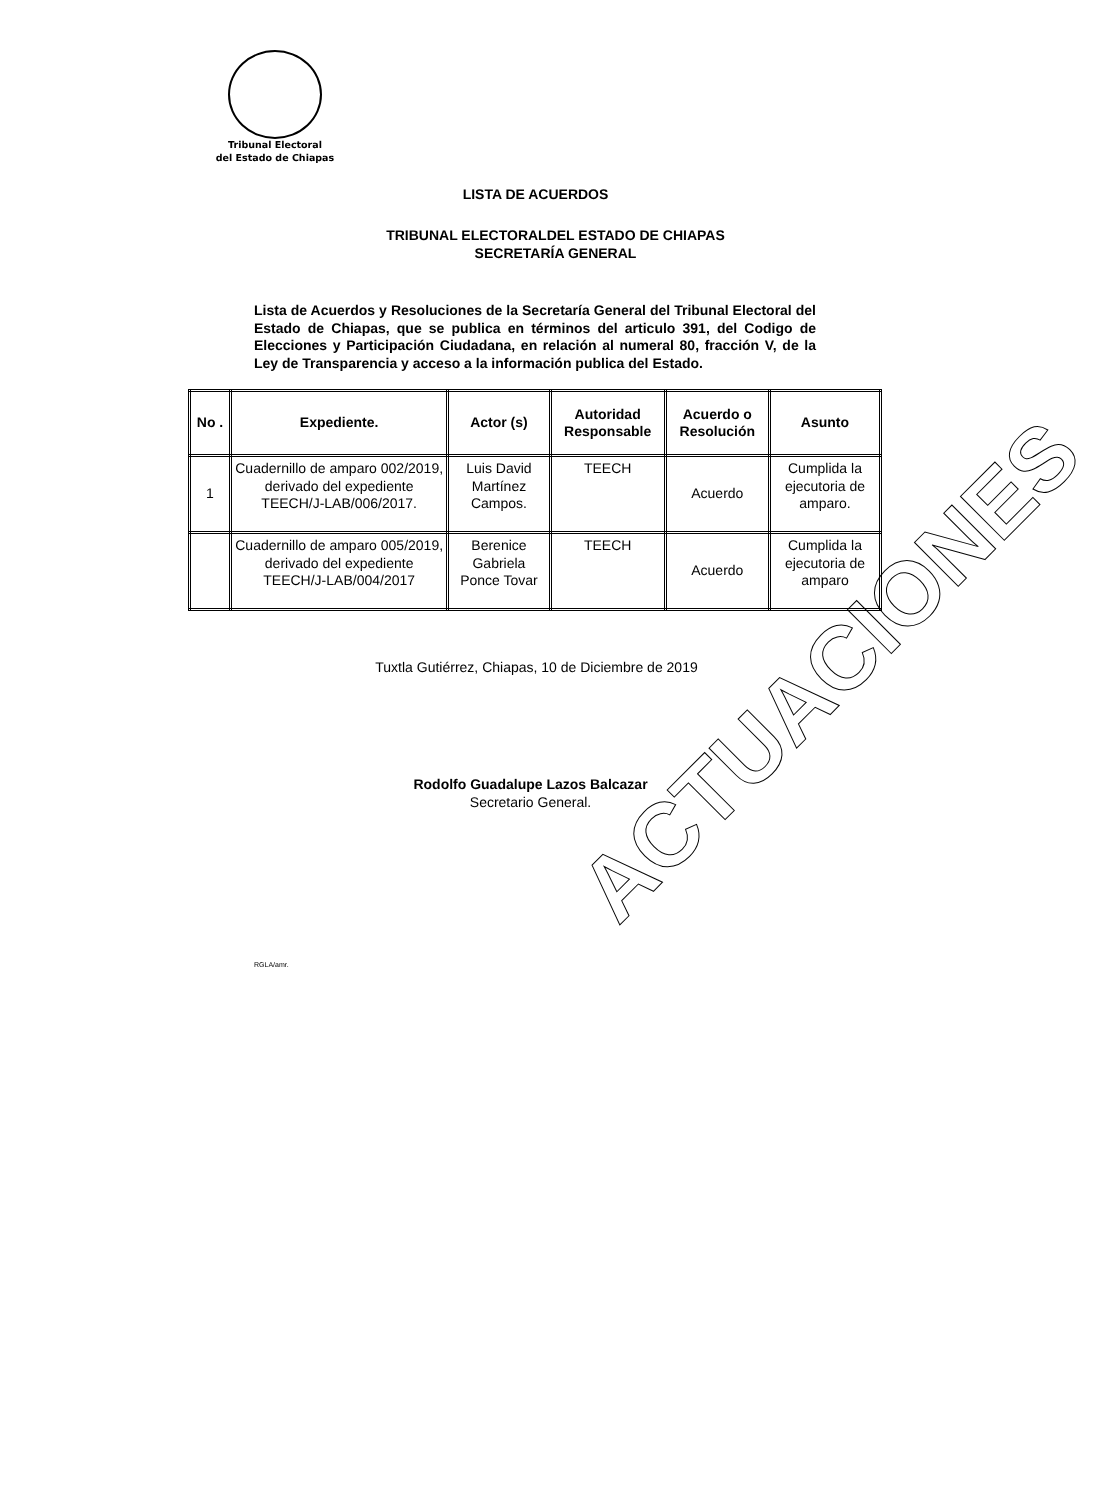Tribunal Electoral
del Estado de Chiapas
ACTUACIONES
LISTA DE ACUERDOS
TRIBUNAL ELECTORALDEL ESTADO DE CHIAPAS
SECRETARÍA GENERAL
Lista de Acuerdos y Resoluciones de la Secretaría General del Tribunal Electoral del Estado de Chiapas, que se publica en términos del articulo 391, del Codigo de Elecciones y Participación Ciudadana, en relación al numeral 80, fracción V, de la Ley de Transparencia y acceso a la información publica del Estado.
| No . | Expediente. | Actor (s) | Autoridad Responsable | Acuerdo o Resolución | Asunto |
| --- | --- | --- | --- | --- | --- |
| 1 | Cuadernillo de amparo 002/2019, derivado del expediente TEECH/J-LAB/006/2017. | Luis David Martínez Campos. | TEECH | Acuerdo | Cumplida la ejecutoria de amparo. |
| | Cuadernillo de amparo 005/2019, derivado del expediente TEECH/J-LAB/004/2017 | Berenice Gabriela Ponce Tovar | TEECH | Acuerdo | Cumplida la ejecutoria de amparo |
Tuxtla Gutiérrez, Chiapas, 10 de Diciembre de 2019
Rodolfo Guadalupe Lazos Balcazar
Secretario General.
RGLA/amr.